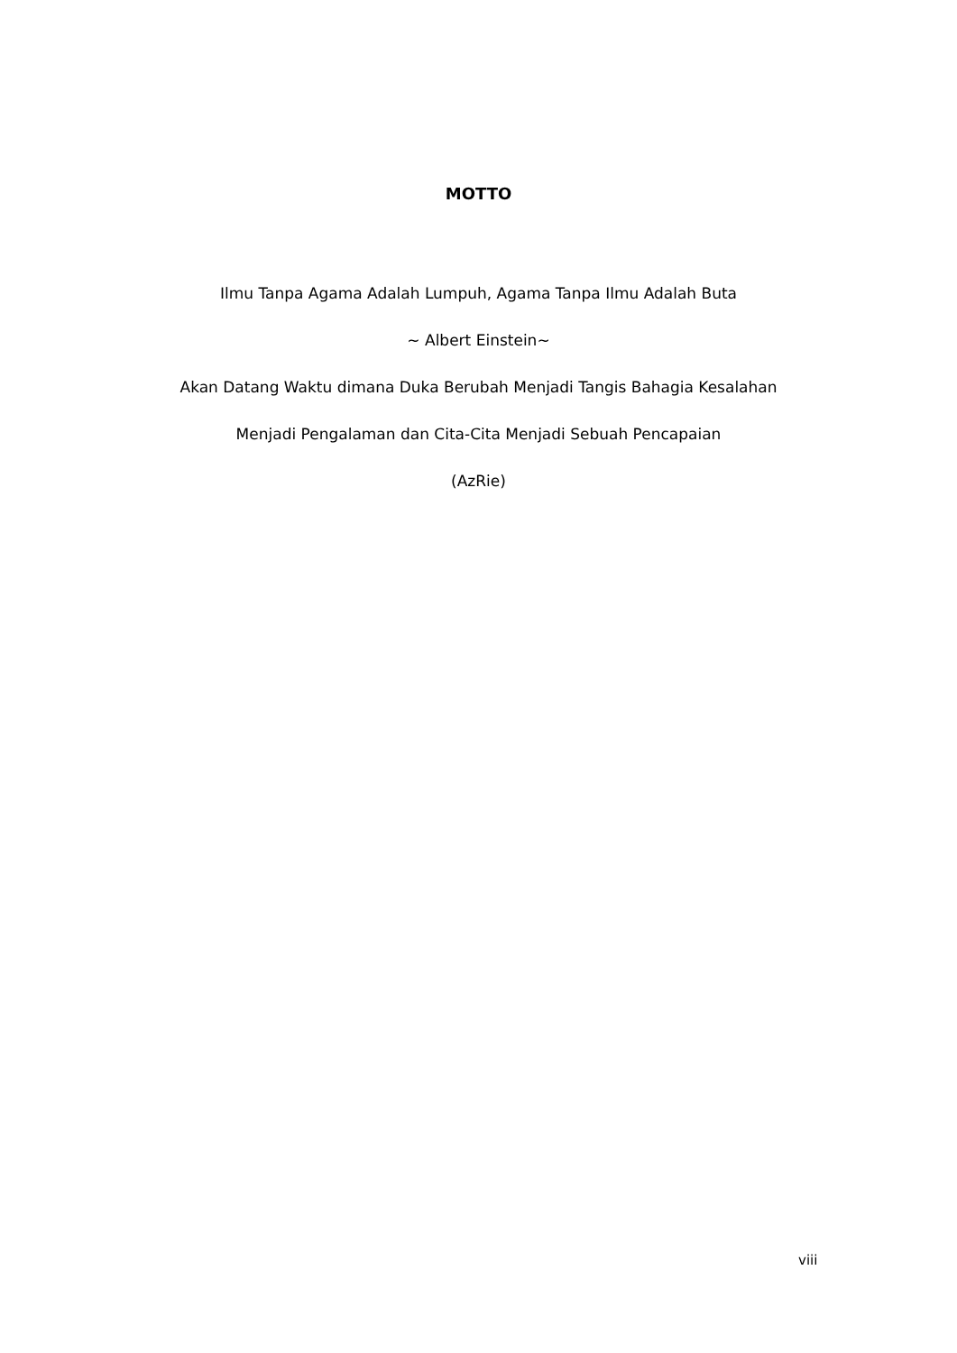MOTTO
Ilmu Tanpa Agama Adalah Lumpuh, Agama Tanpa Ilmu Adalah Buta
~ Albert Einstein~
Akan Datang Waktu dimana Duka Berubah Menjadi Tangis Bahagia Kesalahan
Menjadi Pengalaman dan Cita-Cita Menjadi Sebuah Pencapaian
(AzRie)
viii